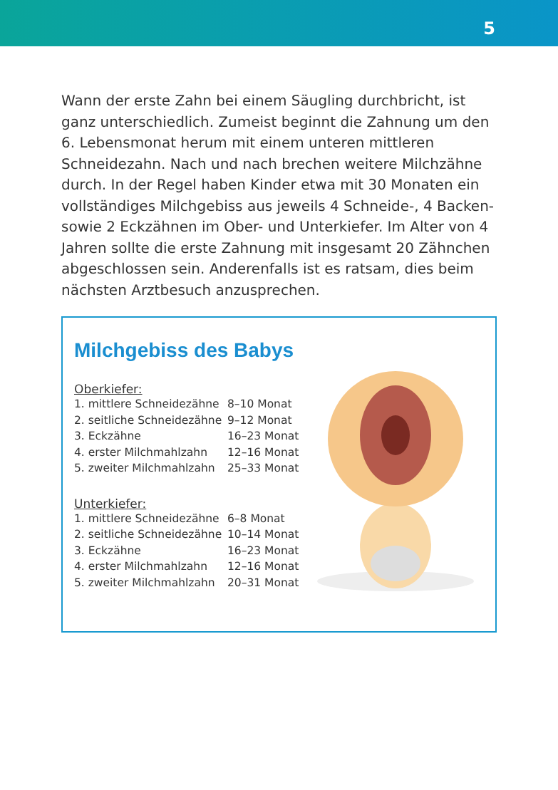5
Wann der erste Zahn bei einem Säugling durchbricht, ist ganz unterschiedlich. Zumeist beginnt die Zahnung um den 6. Lebensmonat herum mit einem unteren mittleren Schneide­zahn. Nach und nach brechen weitere Milchzähne durch. In der Regel haben Kinder etwa mit 30 Monaten ein vollständiges Milchgebiss aus jeweils 4 Schneide-, 4 Backen- sowie 2 Eckzähnen im Ober- und Unterkiefer. Im Alter von 4 Jahren sollte die erste Zahnung mit insgesamt 20 Zähnchen abge­schlossen sein. Anderenfalls ist es ratsam, dies beim nächsten Arztbesuch anzusprechen.
Milchgebiss des Babys
Oberkiefer:
| 1. mittlere Schneidezähne | 8–10 Monat |
| 2. seitliche Schneidezähne | 9–12 Monat |
| 3. Eckzähne | 16–23 Monat |
| 4. erster Milchmahlzahn | 12–16 Monat |
| 5. zweiter Milchmahlzahn | 25–33 Monat |
Unterkiefer:
| 1. mittlere Schneidezähne | 6–8 Monat |
| 2. seitliche Schneidezähne | 10–14 Monat |
| 3. Eckzähne | 16–23 Monat |
| 4. erster Milchmahlzahn | 12–16 Monat |
| 5. zweiter Milchmahlzahn | 20–31 Monat |